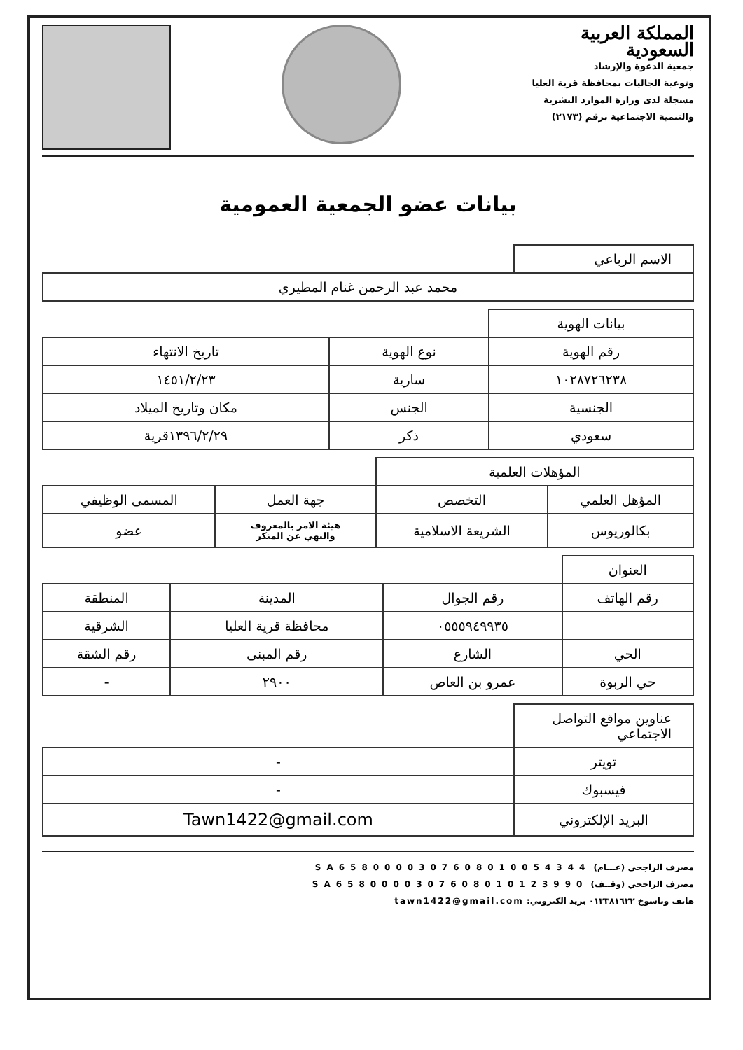المملكة العربية السعودية
جمعية الدعوة والإرشاد
وتوعية الجاليات بمحافظة قرية العليا
مسجلة لدى وزارة الموارد البشرية
والتنمية الاجتماعية برقم (٢١٧٣)
بيانات عضو الجمعية العمومية
| الاسم الرباعي | |
| محمد عبد الرحمن غنام المطيري | |
| بيانات الهوية | | |
| رقم الهوية | نوع الهوية | تاريخ الانتهاء |
| ١٠٢٨٧٢٦٢٣٨ | سارية | ١٤٥١/٢/٢٣ |
| الجنسية | الجنس | مكان وتاريخ الميلاد |
| سعودي | ذكر | ١٣٩٦/٢/٢٩قرية |
| المؤهلات العلمية | | | |
| المؤهل العلمي | التخصص | جهة العمل | المسمى الوظيفي |
| بكالوريوس | الشريعة الاسلامية | هيئة الامر بالمعروف والنهي عن المنكر | عضو |
| العنوان | | | |
| رقم الهاتف | رقم الجوال | المدينة | المنطقة |
| | ٠٥٥٥٩٤٩٩٣٥ | محافظة قرية العليا | الشرقية |
| الحي | الشارع | رقم المبنى | رقم الشقة |
| حي الربوة | عمرو بن العاص | ٢٩٠٠ | - |
| عناوين مواقع التواصل الاجتماعي | |
| تويتر | - |
| فيسبوك | - |
| البريد الإلكتروني | Tawn1422@gmail.com |
مصرف الراجحي (عـــام) SA6580000307608010054344
مصرف الراجحي (وقــف) SA6580000307608010123990
هاتف وناسوخ ٠١٣٣٨١٦٢٢ بريد الكتروني: tawn1422@gmail.com